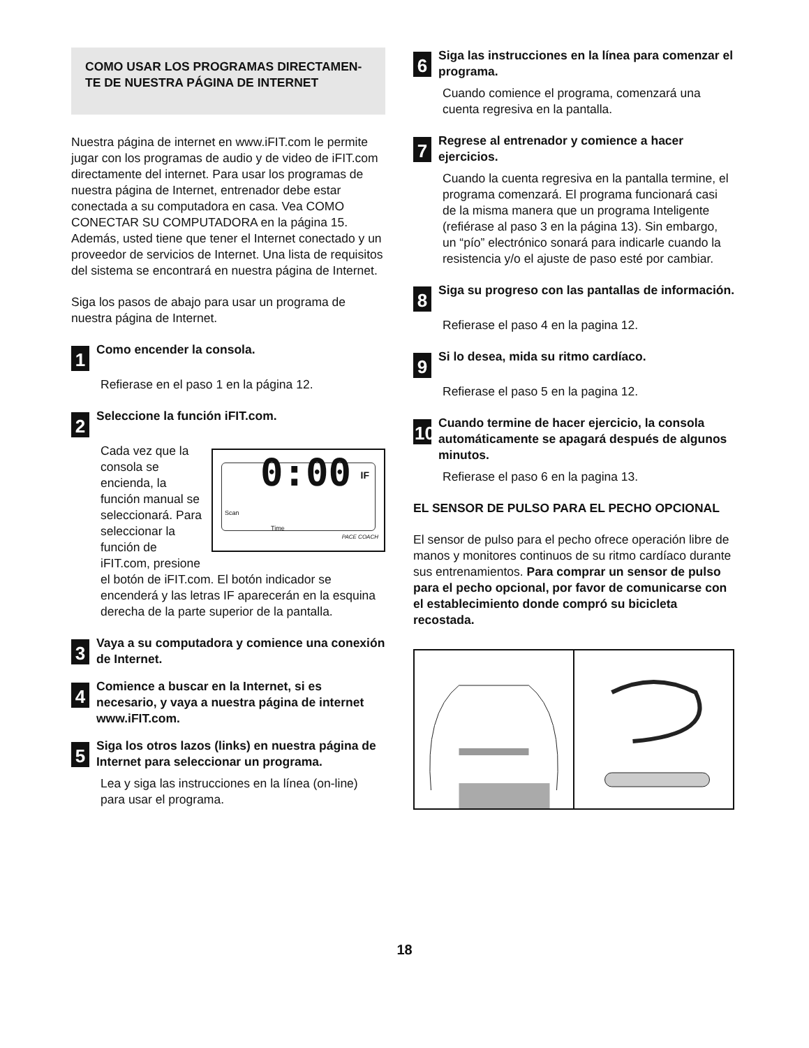COMO USAR LOS PROGRAMAS DIRECTAMEN-TE DE NUESTRA PÁGINA DE INTERNET
Nuestra página de internet en www.iFIT.com le permite jugar con los programas de audio y de video de iFIT.com directamente del internet. Para usar los programas de nuestra página de Internet, entrenador debe estar conectada a su computadora en casa. Vea COMO CONECTAR SU COMPUTADORA en la página 15. Además, usted tiene que tener el Internet conectado y un proveedor de servicios de Internet. Una lista de requisitos del sistema se encontrará en nuestra página de Internet.
Siga los pasos de abajo para usar un programa de nuestra página de Internet.
1 Como encender la consola.
Refierase en el paso 1 en la página 12.
2 Seleccione la función iFIT.com.
0:00 IF
Scan
Time
PACE COACH
Cada vez que la consola se encienda, la función manual se seleccionará. Para seleccionar la función de iFIT.com, presione el botón de iFIT.com. El botón indicador se encenderá y las letras IF aparecerán en la esquina derecha de la parte superior de la pantalla.
3 Vaya a su computadora y comience una conexión de Internet.
4 Comience a buscar en la Internet, si es necesario, y vaya a nuestra página de internet www.iFIT.com.
5 Siga los otros lazos (links) en nuestra página de Internet para seleccionar un programa.
Lea y siga las instrucciones en la línea (on-line) para usar el programa.
6 Siga las instrucciones en la línea para comenzar el programa.
Cuando comience el programa, comenzará una cuenta regresiva en la pantalla.
7 Regrese al entrenador y comience a hacer ejercicios.
Cuando la cuenta regresiva en la pantalla termine, el programa comenzará. El programa funcionará casi de la misma manera que un programa Inteligente (refiérase al paso 3 en la página 13). Sin embargo, un “pío” electrónico sonará para indicarle cuando la resistencia y/o el ajuste de paso esté por cambiar.
8 Siga su progreso con las pantallas de información.
Refierase el paso 4 en la pagina 12.
9 Si lo desea, mida su ritmo cardíaco.
Refierase el paso 5 en la pagina 12.
10 Cuando termine de hacer ejercicio, la consola automáticamente se apagará después de algunos minutos.
Refierase el paso 6 en la pagina 13.
EL SENSOR DE PULSO PARA EL PECHO OPCIONAL
El sensor de pulso para el pecho ofrece operación libre de manos y monitores continuos de su ritmo cardíaco durante sus entrenamientos. Para comprar un sensor de pulso para el pecho opcional, por favor de comunicarse con el establecimiento donde compró su bicicleta recostada.
18